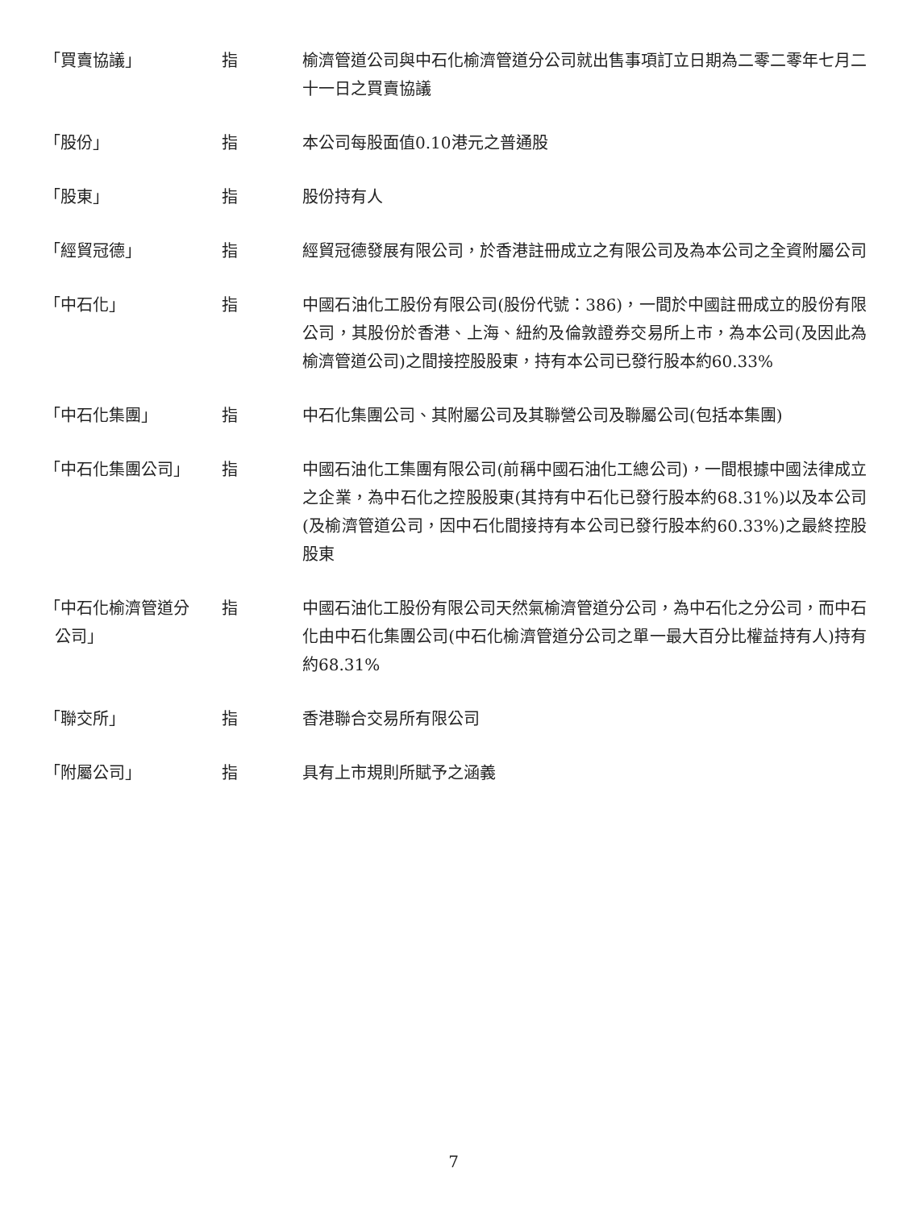「買賣協議」 指 榆濟管道公司與中石化榆濟管道分公司就出售事項訂立日期為二零二零年七月二十一日之買賣協議
「股份」 指 本公司每股面值0.10港元之普通股
「股東」 指 股份持有人
「經貿冠德」 指 經貿冠德發展有限公司，於香港註冊成立之有限公司及為本公司之全資附屬公司
「中石化」 指 中國石油化工股份有限公司(股份代號：386)，一間於中國註冊成立的股份有限公司，其股份於香港、上海、紐約及倫敦證券交易所上市，為本公司(及因此為榆濟管道公司)之間接控股股東，持有本公司已發行股本約60.33%
「中石化集團」 指 中石化集團公司、其附屬公司及其聯營公司及聯屬公司(包括本集團)
「中石化集團公司」 指 中國石油化工集團有限公司(前稱中國石油化工總公司)，一間根據中國法律成立之企業，為中石化之控股股東(其持有中石化已發行股本約68.31%)以及本公司(及榆濟管道公司，因中石化間接持有本公司已發行股本約60.33%)之最終控股股東
「中石化榆濟管道分
公司」
指 中國石油化工股份有限公司天然氣榆濟管道分公司，為中石化之分公司，而中石化由中石化集團公司(中石化榆濟管道分公司之單一最大百分比權益持有人)持有約68.31%
「聯交所」 指 香港聯合交易所有限公司
「附屬公司」 指 具有上市規則所賦予之涵義
7